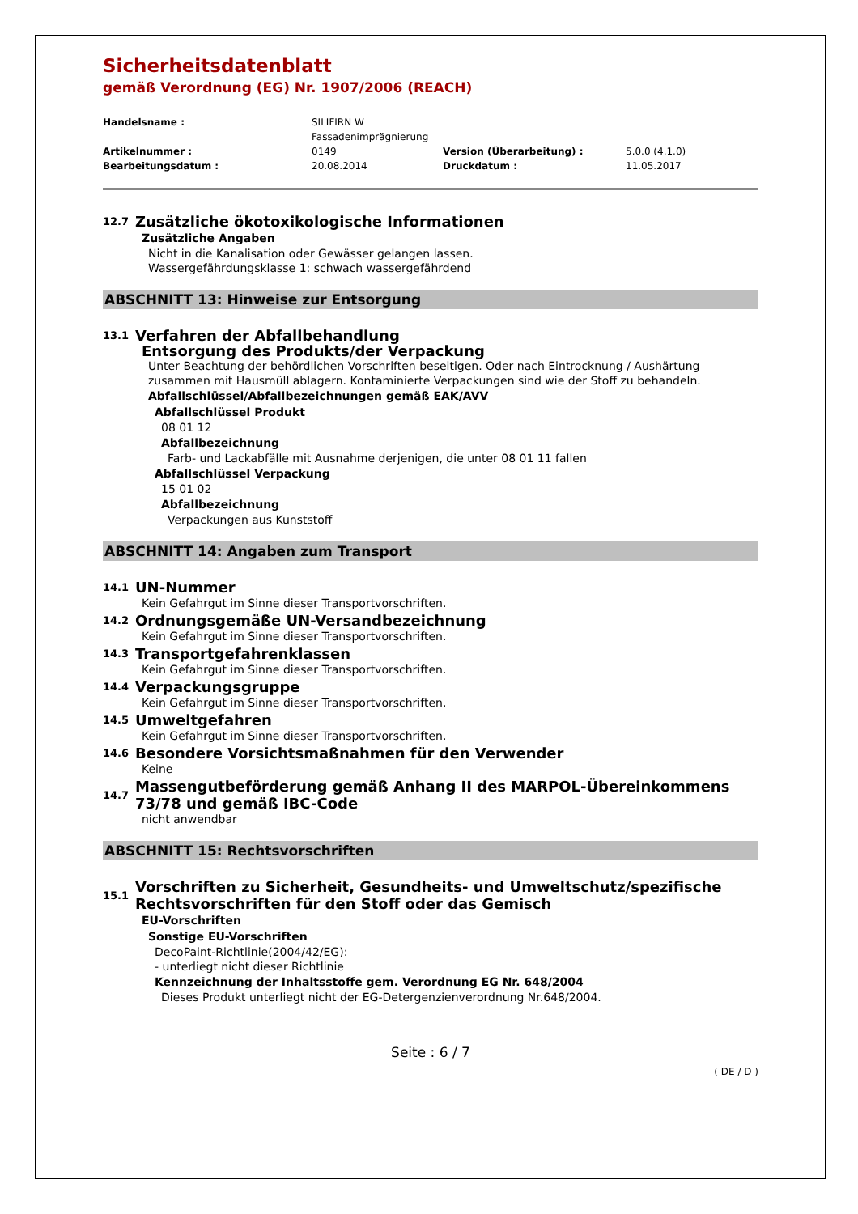Sicherheitsdatenblatt
gemäß Verordnung (EG) Nr. 1907/2006 (REACH)
Handelsname :
SILIFIRN W
Fassadenimprägnierung
Artikelnummer :
0149
Version (Überarbeitung) :
5.0.0 (4.1.0)
Bearbeitungsdatum :
20.08.2014
Druckdatum :
11.05.2017
12.7 Zusätzliche ökotoxikologische Informationen
Zusätzliche Angaben
Nicht in die Kanalisation oder Gewässer gelangen lassen.
Wassergefährdungsklasse 1: schwach wassergefährdend
ABSCHNITT 13: Hinweise zur Entsorgung
13.1 Verfahren der Abfallbehandlung
Entsorgung des Produkts/der Verpackung
Unter Beachtung der behördlichen Vorschriften beseitigen. Oder nach Eintrocknung / Aushärtung zusammen mit Hausmüll ablagern. Kontaminierte Verpackungen sind wie der Stoff zu behandeln.
Abfallschlüssel/Abfallbezeichnungen gemäß EAK/AVV
Abfallschlüssel Produkt
08 01 12
Abfallbezeichnung
Farb- und Lackabfälle mit Ausnahme derjenigen, die unter 08 01 11 fallen
Abfallschlüssel Verpackung
15 01 02
Abfallbezeichnung
Verpackungen aus Kunststoff
ABSCHNITT 14: Angaben zum Transport
14.1 UN-Nummer
Kein Gefahrgut im Sinne dieser Transportvorschriften.
14.2 Ordnungsgemäße UN-Versandbezeichnung
Kein Gefahrgut im Sinne dieser Transportvorschriften.
14.3 Transportgefahrenklassen
Kein Gefahrgut im Sinne dieser Transportvorschriften.
14.4 Verpackungsgruppe
Kein Gefahrgut im Sinne dieser Transportvorschriften.
14.5 Umweltgefahren
Kein Gefahrgut im Sinne dieser Transportvorschriften.
14.6 Besondere Vorsichtsmaßnahmen für den Verwender
Keine
14.7 Massengutbeförderung gemäß Anhang II des MARPOL-Übereinkommens 73/78 und gemäß IBC-Code
nicht anwendbar
ABSCHNITT 15: Rechtsvorschriften
15.1 Vorschriften zu Sicherheit, Gesundheits- und Umweltschutz/spezifische Rechtsvorschriften für den Stoff oder das Gemisch
EU-Vorschriften
Sonstige EU-Vorschriften
DecoPaint-Richtlinie(2004/42/EG):
- unterliegt nicht dieser Richtlinie
Kennzeichnung der Inhaltsstoffe gem. Verordnung EG Nr. 648/2004
Dieses Produkt unterliegt nicht der EG-Detergenzienverordnung Nr.648/2004.
Seite : 6 / 7
( DE / D )